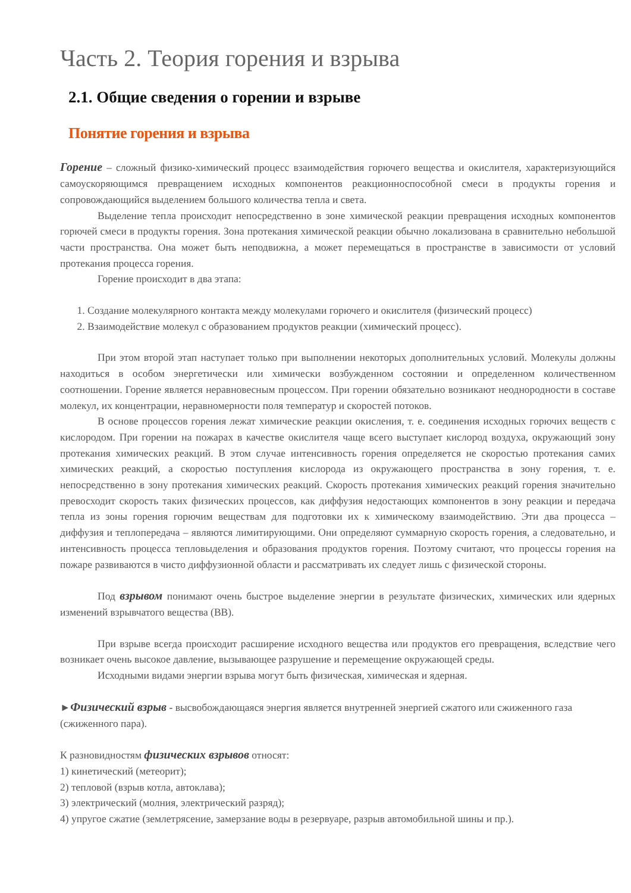Часть 2. Теория горения и взрыва
2.1. Общие сведения о горении и взрыве
Понятие горения и взрыва
Горение – сложный физико-химический процесс взаимодействия горючего вещества и окислителя, характеризующийся самоускоряющимся превращением исходных компонентов реакционноспособной смеси в продукты горения и сопровождающийся выделением большого количества тепла и света.
Выделение тепла происходит непосредственно в зоне химической реакции превращения исходных компонентов горючей смеси в продукты горения. Зона протекания химической реакции обычно локализована в сравнительно небольшой части пространства. Она может быть неподвижна, а может перемещаться в пространстве в зависимости от условий протекания процесса горения.
Горение происходит в два этапа:
1. Создание молекулярного контакта между молекулами горючего и окислителя (физический процесс)
2. Взаимодействие молекул с образованием продуктов реакции (химический процесс).
При этом второй этап наступает только при выполнении некоторых дополнительных условий. Молекулы должны находиться в особом энергетически или химически возбужденном состоянии и определенном количественном соотношении. Горение является неравновесным процессом. При горении обязательно возникают неоднородности в составе молекул, их концентрации, неравномерности поля температур и скоростей потоков.
В основе процессов горения лежат химические реакции окисления, т. е. соединения исходных горючих веществ с кислородом. При горении на пожарах в качестве окислителя чаще всего выступает кислород воздуха, окружающий зону протекания химических реакций. В этом случае интенсивность горения определяется не скоростью протекания самих химических реакций, а скоростью поступления кислорода из окружающего пространства в зону горения, т. е. непосредственно в зону протекания химических реакций. Скорость протекания химических реакций горения значительно превосходит скорость таких физических процессов, как диффузия недостающих компонентов в зону реакции и передача тепла из зоны горения горючим веществам для подготовки их к химическому взаимодействию. Эти два процесса – диффузия и теплопередача – являются лимитирующими. Они определяют суммарную скорость горения, а следовательно, и интенсивность процесса тепловыделения и образования продуктов горения. Поэтому считают, что процессы горения на пожаре развиваются в чисто диффузионной области и рассматривать их следует лишь с физической стороны.
Под взрывом понимают очень быстрое выделение энергии в результате физических, химических или ядерных изменений взрывчатого вещества (ВВ).
При взрыве всегда происходит расширение исходного вещества или продуктов его превращения, вследствие чего возникает очень высокое давление, вызывающее разрушение и перемещение окружающей среды.
Исходными видами энергии взрыва могут быть физическая, химическая и ядерная.
►Физический взрыв - высвобождающаяся энергия является внутренней энергией сжатого или сжиженного газа (сжиженного пара).
К разновидностям физических взрывов относят:
1) кинетический (метеорит);
2) тепловой (взрыв котла, автоклава);
3) электрический (молния, электрический разряд);
4) упругое сжатие (землетрясение, замерзание воды в резервуаре, разрыв автомобильной шины и пр.).